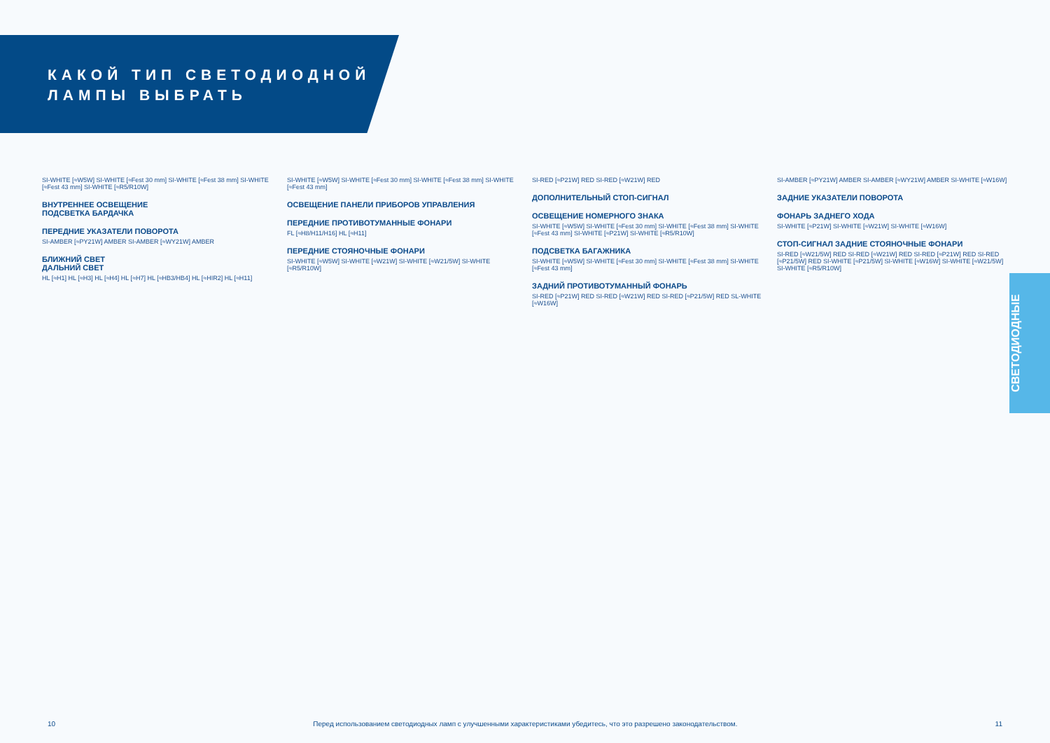КАКОЙ ТИП СВЕТОДИОДНОЙ
ЛАМПЫ ВЫБРАТЬ
SI-WHITE [≈W5W] SI-WHITE [≈Fest 30 mm] SI-WHITE [≈Fest 38 mm] SI-WHITE [≈Fest 43 mm] SI-WHITE [≈R5/R10W]
ВНУТРЕННЕЕ ОСВЕЩЕНИЕ
ПОДСВЕТКА БАРДАЧКА
ПЕРЕДНИЕ УКАЗАТЕЛИ ПОВОРОТА
SI-AMBER [≈PY21W] AMBER SI-AMBER [≈WY21W] AMBER
БЛИЖНИЙ СВЕТ
ДАЛЬНИЙ СВЕТ
HL [≈H1] HL [≈H3] HL [≈H4] HL [≈H7] HL [≈HB3/HB4] HL [≈HIR2] HL [≈H11]
SI-WHITE [≈W5W] SI-WHITE [≈Fest 30 mm] SI-WHITE [≈Fest 38 mm] SI-WHITE [≈Fest 43 mm]
ОСВЕЩЕНИЕ ПАНЕЛИ ПРИБОРОВ УПРАВЛЕНИЯ
ПЕРЕДНИЕ ПРОТИВОТУМАННЫЕ ФОНАРИ
FL [≈H8/H11/H16] HL [≈H11]
ПЕРЕДНИЕ СТОЯНОЧНЫЕ ФОНАРИ
SI-WHITE [≈W5W] SI-WHITE [≈W21W] SI-WHITE [≈W21/5W] SI-WHITE [≈R5/R10W]
SI-RED [≈P21W] RED SI-RED [≈W21W] RED
ДОПОЛНИТЕЛЬНЫЙ СТОП-СИГНАЛ
ОСВЕЩЕНИЕ НОМЕРНОГО ЗНАКА
SI-WHITE [≈W5W] SI-WHITE [≈Fest 30 mm] SI-WHITE [≈Fest 38 mm] SI-WHITE [≈Fest 43 mm] SI-WHITE [≈P21W] SI-WHITE [≈R5/R10W]
ПОДСВЕТКА БАГАЖНИКА
SI-WHITE [≈W5W] SI-WHITE [≈Fest 30 mm] SI-WHITE [≈Fest 38 mm] SI-WHITE [≈Fest 43 mm]
ЗАДНИЙ ПРОТИВОТУМАННЫЙ ФОНАРЬ
SI-RED [≈P21W] RED SI-RED [≈W21W] RED SI-RED [≈P21/5W] RED SL-WHITE [≈W16W]
SI-AMBER [≈PY21W] AMBER SI-AMBER [≈WY21W] AMBER SI-WHITE [≈W16W]
ЗАДНИЕ УКАЗАТЕЛИ ПОВОРОТА
ФОНАРЬ ЗАДНЕГО ХОДА
SI-WHITE [≈P21W] SI-WHITE [≈W21W] SI-WHITE [≈W16W]
СТОП-СИГНАЛ ЗАДНИЕ СТОЯНОЧНЫЕ ФОНАРИ
SI-RED [≈W21/5W] RED SI-RED [≈W21W] RED SI-RED [≈P21W] RED SI-RED [≈P21/5W] RED SI-WHITE [≈P21/5W] SI-WHITE [≈W16W] SI-WHITE [≈W21/5W] SI-WHITE [≈R5/R10W]
СВЕТОДИОДНЫЕ
10 Перед использованием светодиодных ламп с улучшенными характеристиками убедитесь, что это разрешено законодательством. 11